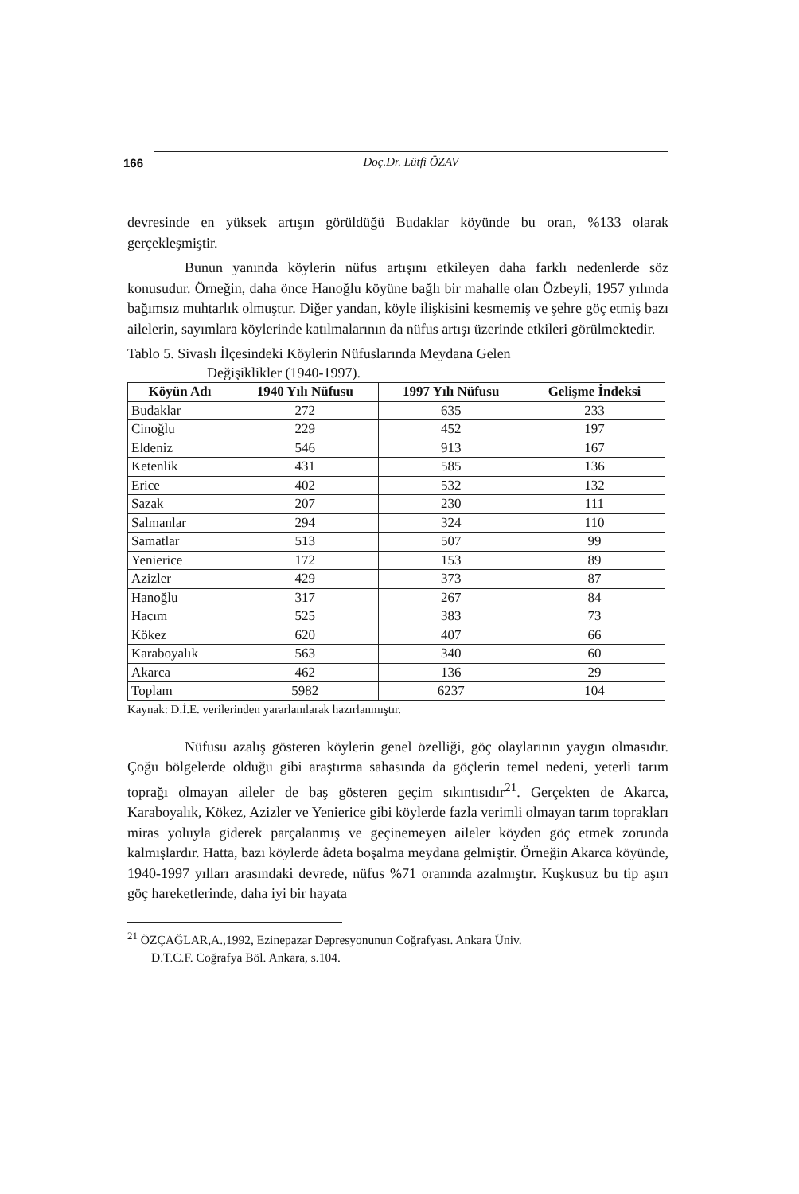166
Doç.Dr. Lütfi ÖZAV
devresinde en yüksek artışın görüldüğü Budaklar köyünde bu oran, %133 olarak gerçekleşmiştir.
Bunun yanında köylerin nüfus artışını etkileyen daha farklı nedenlerde söz konusudur. Örneğin, daha önce Hanoğlu köyüne bağlı bir mahalle olan Özbeyli, 1957 yılında bağımsız muhtarlık olmuştur. Diğer yandan, köyle ilişkisini kesmemiş ve şehre göç etmiş bazı ailelerin, sayımlara köylerinde katılmalarının da nüfus artışı üzerinde etkileri görülmektedir.
Tablo 5. Sivaslı İlçesindeki Köylerin Nüfuslarında Meydana Gelen
Değişiklikler (1940-1997).
| Köyün Adı | 1940 Yılı Nüfusu | 1997 Yılı Nüfusu | Gelişme İndeksi |
| --- | --- | --- | --- |
| Budaklar | 272 | 635 | 233 |
| Cinoğlu | 229 | 452 | 197 |
| Eldeniz | 546 | 913 | 167 |
| Ketenlik | 431 | 585 | 136 |
| Erice | 402 | 532 | 132 |
| Sazak | 207 | 230 | 111 |
| Salmanlar | 294 | 324 | 110 |
| Samatlar | 513 | 507 | 99 |
| Yenierice | 172 | 153 | 89 |
| Azizler | 429 | 373 | 87 |
| Hanoğlu | 317 | 267 | 84 |
| Hacım | 525 | 383 | 73 |
| Kökez | 620 | 407 | 66 |
| Karaboyalık | 563 | 340 | 60 |
| Akarca | 462 | 136 | 29 |
| Toplam | 5982 | 6237 | 104 |
Kaynak: D.İ.E. verilerinden yararlanılarak hazırlanmıştır.
Nüfusu azalış gösteren köylerin genel özelliği, göç olaylarının yaygın olmasıdır. Çoğu bölgelerde olduğu gibi araştırma sahasında da göçlerin temel nedeni, yeterli tarım toprağı olmayan aileler de baş gösteren geçim sıkıntısıdır<sup>21</sup>. Gerçekten de Akarca, Karaboyalık, Kökez, Azizler ve Yenierice gibi köylerde fazla verimli olmayan tarım toprakları miras yoluyla giderek parçalanmış ve geçinemeyen aileler köyden göç etmek zorunda kalmışlardır. Hatta, bazı köylerde âdeta boşalma meydana gelmiştir. Örneğin Akarca köyünde, 1940-1997 yılları arasındaki devrede, nüfus %71 oranında azalmıştır. Kuşkusuz bu tip aşırı göç hareketlerinde, daha iyi bir hayata
<sup>21</sup> ÖZÇAĞLAR,A.,1992, Ezinepazar Depresyonunun Coğrafyası. Ankara Üniv.
D.T.C.F. Coğrafya Böl. Ankara, s.104.